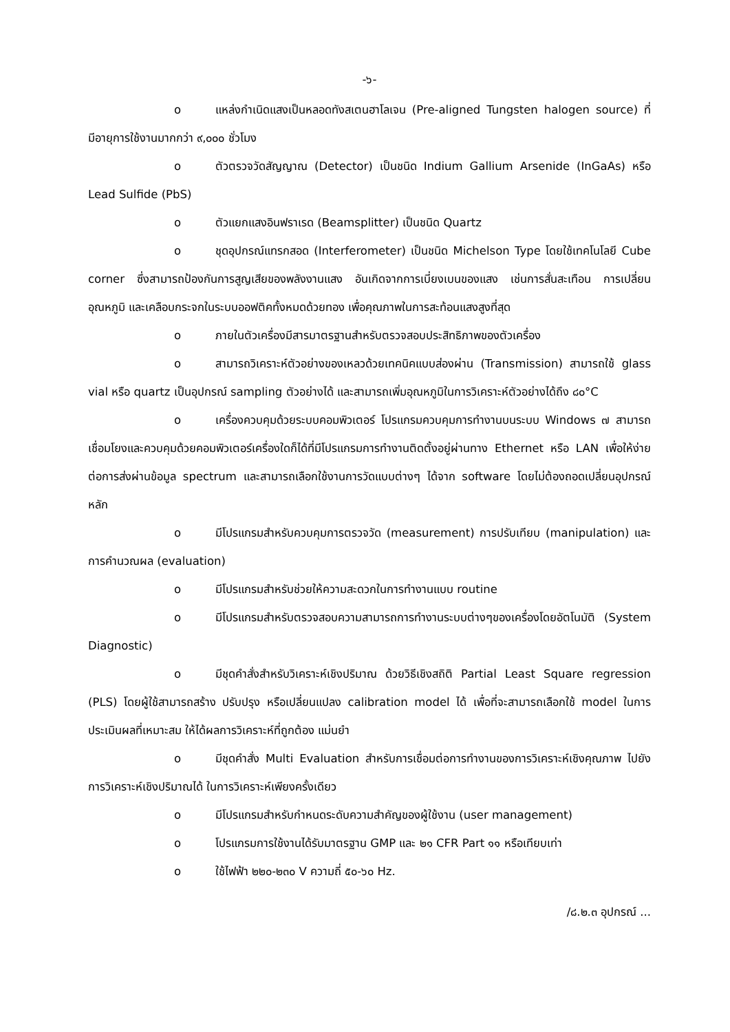-๖-
o แหล่งกำเนิดแสงเป็นหลอดทังสเตนฮาโลเจน (Pre-aligned Tungsten halogen source) ที่มีอายุการใช้งานมากกว่า ๙,๐๐๐ ชั่วโมง
o ตัวตรวจวัดสัญญาณ (Detector) เป็นชนิด Indium Gallium Arsenide (InGaAs) หรือ Lead Sulfide (PbS)
o ตัวแยกแสงอินฟราเรด (Beamsplitter) เป็นชนิด Quartz
o ชุดอุปกรณ์แทรกสอด (Interferometer) เป็นชนิด Michelson Type โดยใช้เทคโนโลยี Cube corner ซึ่งสามารถป้องกันการสูญเสียของพลังงานแสง อันเกิดจากการเบี่ยงเบนของแสง เช่นการสั่นสะเทือน การเปลี่ยนอุณหภูมิ และเคลือบกระจกในระบบออฟติคทั้งหมดด้วยทอง เพื่อคุณภาพในการสะท้อนแสงสูงที่สุด
o ภายในตัวเครื่องมีสารมาตรฐานสำหรับตรวจสอบประสิทธิภาพของตัวเครื่อง
o สามารถวิเคราะห์ตัวอย่างของเหลวด้วยเทคนิคแบบส่องผ่าน (Transmission) สามารถใช้ glass vial หรือ quartz เป็นอุปกรณ์ sampling ตัวอย่างได้ และสามารถเพิ่มอุณหภูมิในการวิเคราะห์ตัวอย่างได้ถึง ๘๐°C
o เครื่องควบคุมด้วยระบบคอมพิวเตอร์ โปรแกรมควบคุมการทำงานบนระบบ Windows ๗ สามารถเชื่อมโยงและควบคุมด้วยคอมพิวเตอร์เครื่องใดก็ได้ที่มีโปรแกรมการทำงานติดตั้งอยู่ผ่านทาง Ethernet หรือ LAN เพื่อให้ง่ายต่อการส่งผ่านข้อมูล spectrum และสามารถเลือกใช้งานการวัดแบบต่างๆ ได้จาก software โดยไม่ต้องถอดเปลี่ยนอุปกรณ์หลัก
o มีโปรแกรมสำหรับควบคุมการตรวจวัด (measurement) การปรับเทียบ (manipulation) และการคำนวณผล (evaluation)
o มีโปรแกรมสำหรับช่วยให้ความสะดวกในการทำงานแบบ routine
o มีโปรแกรมสำหรับตรวจสอบความสามารถการทำงานระบบต่างๆของเครื่องโดยอัตโนมัติ (System Diagnostic)
o มีชุดคำสั่งสำหรับวิเคราะห์เชิงปริมาณ ด้วยวิธีเชิงสถิติ Partial Least Square regression (PLS) โดยผู้ใช้สามารถสร้าง ปรับปรุง หรือเปลี่ยนแปลง calibration model ได้ เพื่อที่จะสามารถเลือกใช้ model ในการประเมินผลที่เหมาะสม ให้ได้ผลการวิเคราะห์ที่ถูกต้อง แม่นยำ
o มีชุดคำสั่ง Multi Evaluation สำหรับการเชื่อมต่อการทำงานของการวิเคราะห์เชิงคุณภาพ ไปยังการวิเคราะห์เชิงปริมาณได้ ในการวิเคราะห์เพียงครั้งเดียว
o มีโปรแกรมสำหรับกำหนดระดับความสำคัญของผู้ใช้งาน (user management)
o โปรแกรมการใช้งานได้รับมาตรฐาน GMP และ ๒๑ CFR Part ๑๑ หรือเทียบเท่า
o ใช้ไฟฟ้า ๒๒๐-๒๓๐ V ความถี่ ๕๐-๖๐ Hz.
/๘.๒.๓ อุปกรณ์ ...